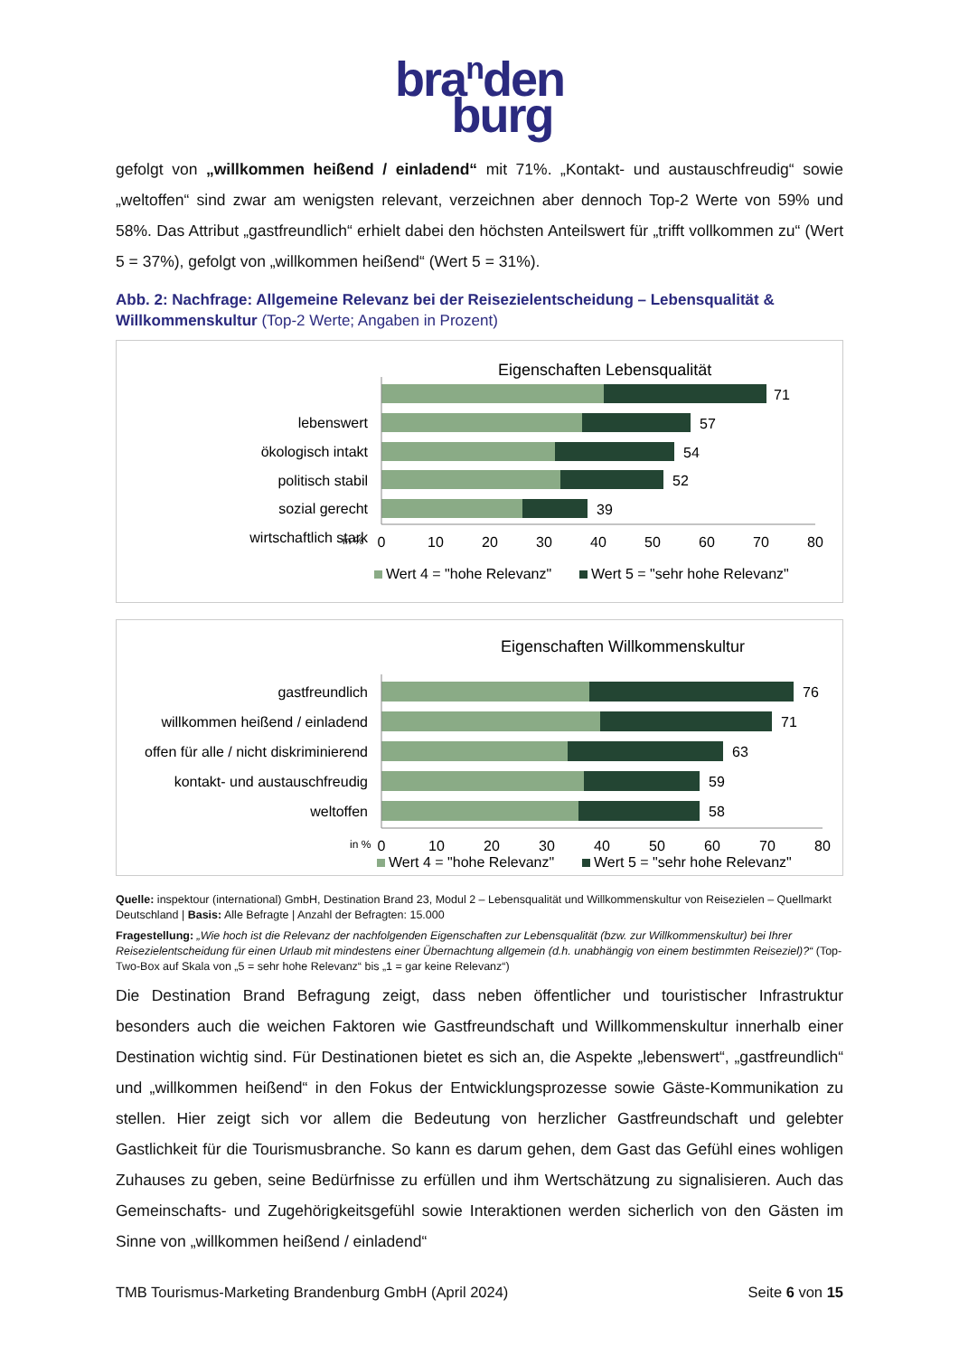bra<sup>n</sup>den
burg
gefolgt von „willkommen heißend / einladend“ mit 71%. „Kontakt- und austauschfreudig“ sowie „weltoffen“ sind zwar am wenigsten relevant, verzeichnen aber dennoch Top-2 Werte von 59% und 58%. Das Attribut „gastfreundlich“ erhielt dabei den höchsten Anteilswert für „trifft vollkommen zu“ (Wert 5 = 37%), gefolgt von „willkommen heißend“ (Wert 5 = 31%).
Abb. 2: Nachfrage: Allgemeine Relevanz bei der Reisezielentscheidung – Lebensqualität & Willkommenskultur (Top-2 Werte; Angaben in Prozent)
Eigenschaften Lebensqualität
lebenswert
ökologisch intakt
politisch stabil
sozial gerecht
wirtschaftlich stark
71
57
54
52
39
in %
0
10
20
30
40
50
60
70
80
Wert 4 = "hohe Relevanz"
Wert 5 = "sehr hohe Relevanz"
Eigenschaften Willkommenskultur
gastfreundlich
willkommen heißend / einladend
offen für alle / nicht diskriminierend
kontakt- und austauschfreudig
weltoffen
76
71
63
59
58
in %
0
10
20
30
40
50
60
70
80
Wert 4 = "hohe Relevanz"
Wert 5 = "sehr hohe Relevanz"
Quelle: inspektour (international) GmbH, Destination Brand 23, Modul 2 – Lebensqualität und Willkommenskultur von Reisezielen – Quellmarkt Deutschland | Basis: Alle Befragte | Anzahl der Befragten: 15.000
Fragestellung: „Wie hoch ist die Relevanz der nachfolgenden Eigenschaften zur Lebensqualität (bzw. zur Willkommenskultur) bei Ihrer Reisezielentscheidung für einen Urlaub mit mindestens einer Übernachtung allgemein (d.h. unabhängig von einem bestimmten Reiseziel)?“ (Top-Two-Box auf Skala von „5 = sehr hohe Relevanz“ bis „1 = gar keine Relevanz“)
Die Destination Brand Befragung zeigt, dass neben öffentlicher und touristischer Infrastruktur besonders auch die weichen Faktoren wie Gastfreundschaft und Willkommenskultur innerhalb einer Destination wichtig sind. Für Destinationen bietet es sich an, die Aspekte „lebenswert“, „gastfreundlich“ und „willkommen heißend“ in den Fokus der Entwicklungsprozesse sowie Gäste-Kommunikation zu stellen. Hier zeigt sich vor allem die Bedeutung von herzlicher Gastfreundschaft und gelebter Gastlichkeit für die Tourismusbranche. So kann es darum gehen, dem Gast das Gefühl eines wohligen Zuhauses zu geben, seine Bedürfnisse zu erfüllen und ihm Wertschätzung zu signalisieren. Auch das Gemeinschafts- und Zugehörigkeitsgefühl sowie Interaktionen werden sicherlich von den Gästen im Sinne von „willkommen heißend / einladend“
TMB Tourismus-Marketing Brandenburg GmbH (April 2024) Seite 6 von 15